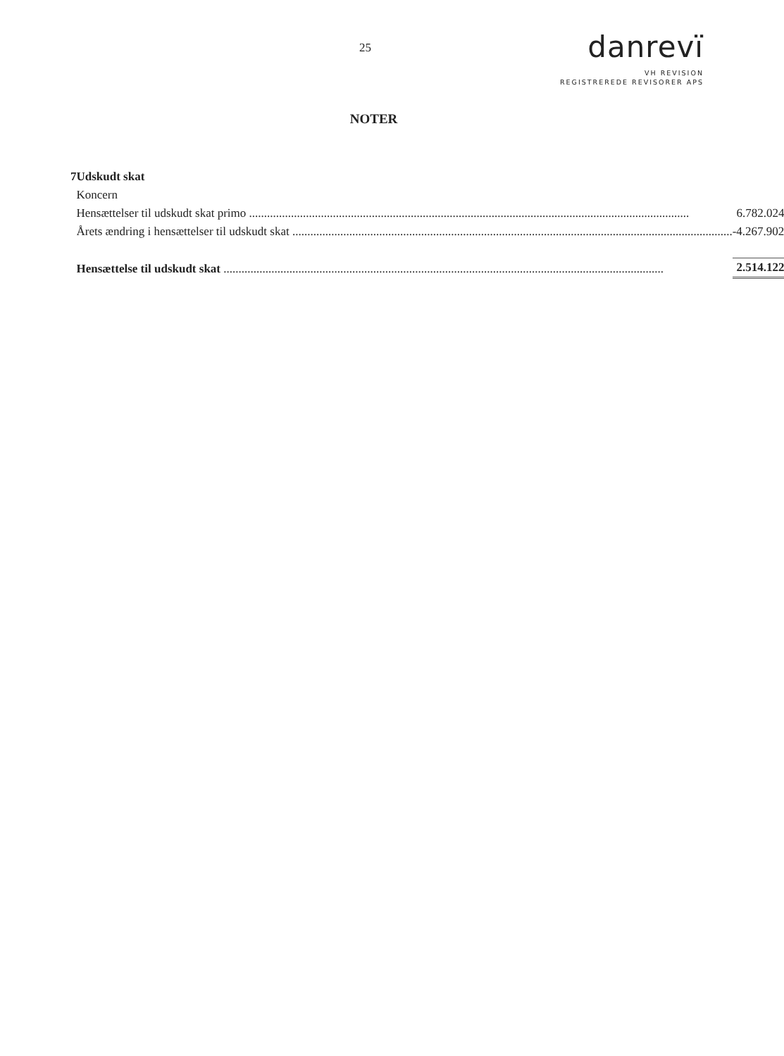25
danrevï
VH REVISION
REGISTREREDE REVISORER APS
NOTER
| 7 | Udskudt skat | | |
| | Koncern | | |
| | Hensættelser til udskudt skat primo | | 6.782.024 |
| | Årets ændring i hensættelser til udskudt skat | | -4.267.902 |
| | Hensættelse til udskudt skat | | 2.514.122 |